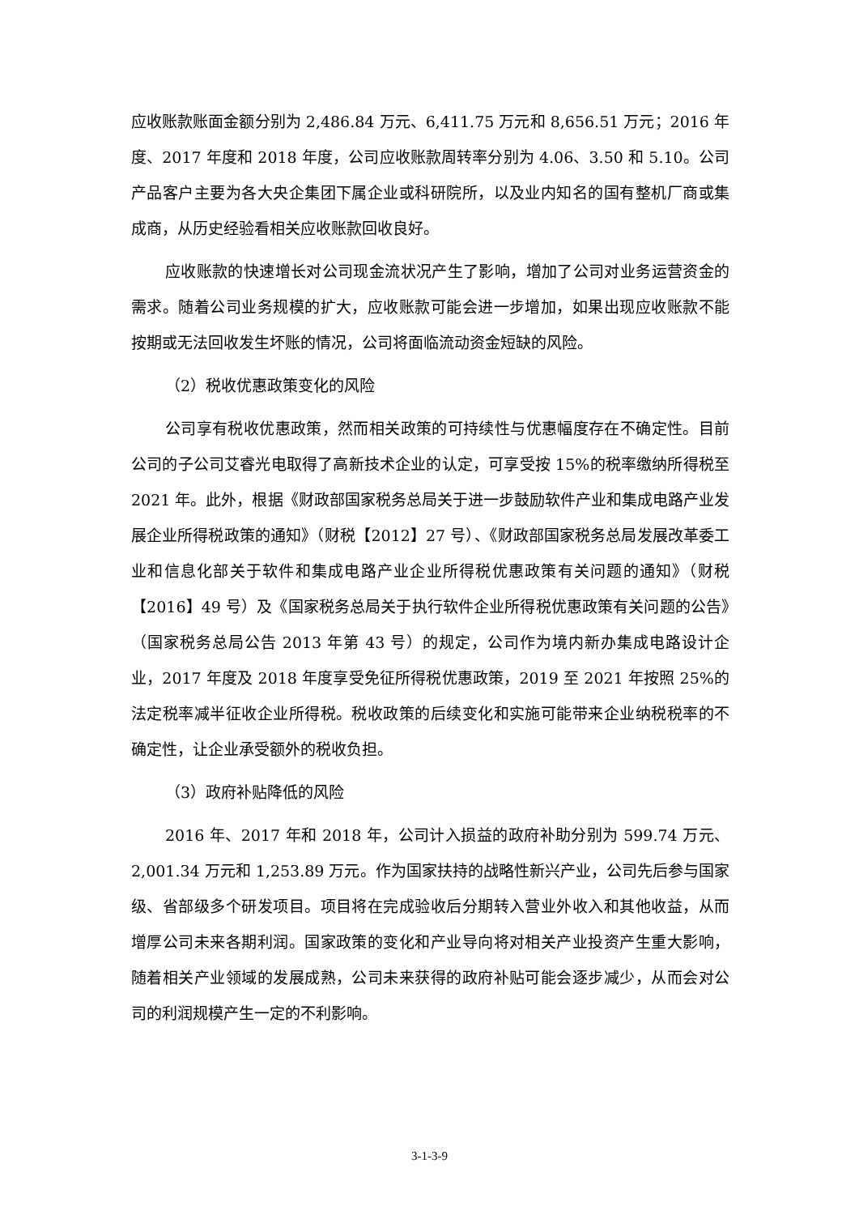应收账款账面金额分别为 2,486.84 万元、6,411.75 万元和 8,656.51 万元；2016 年度、2017 年度和 2018 年度，公司应收账款周转率分别为 4.06、3.50 和 5.10。公司产品客户主要为各大央企集团下属企业或科研院所，以及业内知名的国有整机厂商或集成商，从历史经验看相关应收账款回收良好。
应收账款的快速增长对公司现金流状况产生了影响，增加了公司对业务运营资金的需求。随着公司业务规模的扩大，应收账款可能会进一步增加，如果出现应收账款不能按期或无法回收发生坏账的情况，公司将面临流动资金短缺的风险。
（2）税收优惠政策变化的风险
公司享有税收优惠政策，然而相关政策的可持续性与优惠幅度存在不确定性。目前公司的子公司艾睿光电取得了高新技术企业的认定，可享受按 15%的税率缴纳所得税至 2021 年。此外，根据《财政部国家税务总局关于进一步鼓励软件产业和集成电路产业发展企业所得税政策的通知》（财税【2012】27 号）、《财政部国家税务总局发展改革委工业和信息化部关于软件和集成电路产业企业所得税优惠政策有关问题的通知》（财税【2016】49 号）及《国家税务总局关于执行软件企业所得税优惠政策有关问题的公告》（国家税务总局公告 2013 年第 43 号）的规定，公司作为境内新办集成电路设计企业，2017 年度及 2018 年度享受免征所得税优惠政策，2019 至 2021 年按照 25%的法定税率减半征收企业所得税。税收政策的后续变化和实施可能带来企业纳税税率的不确定性，让企业承受额外的税收负担。
（3）政府补贴降低的风险
2016 年、2017 年和 2018 年，公司计入损益的政府补助分别为 599.74 万元、2,001.34 万元和 1,253.89 万元。作为国家扶持的战略性新兴产业，公司先后参与国家级、省部级多个研发项目。项目将在完成验收后分期转入营业外收入和其他收益，从而增厚公司未来各期利润。国家政策的变化和产业导向将对相关产业投资产生重大影响，随着相关产业领域的发展成熟，公司未来获得的政府补贴可能会逐步减少，从而会对公司的利润规模产生一定的不利影响。
3-1-3-9